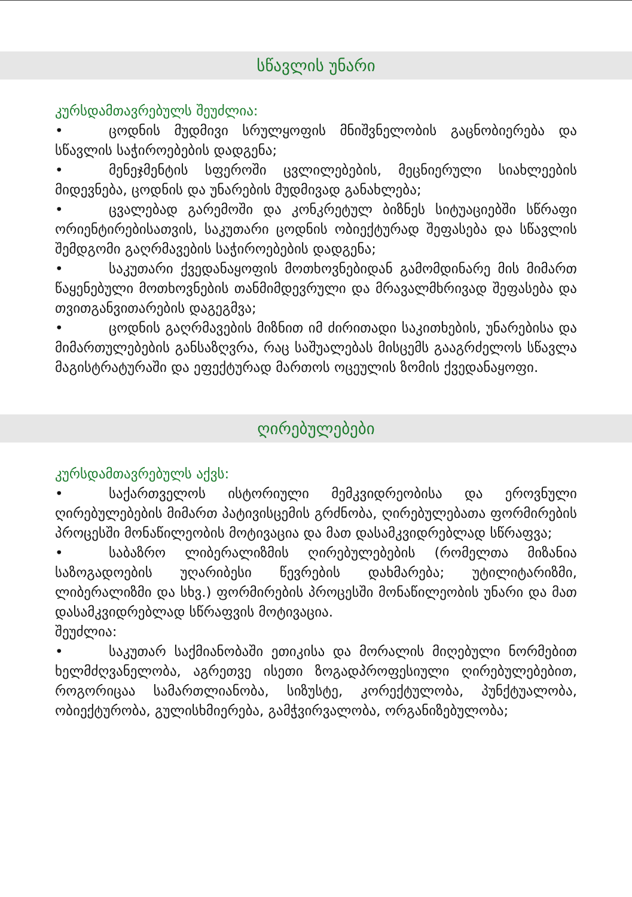სწავლის უნარი
კურსდამთავრებულს შეუძლია:
• ცოდნის მუდმივი სრულყოფის მნიშვნელობის გაცნობიერება და სწავლის საჭიროებების დადგენა;
• მენეჯმენტის სფეროში ცვლილებების, მეცნიერული სიახლეების მიდევნება, ცოდნის და უნარების მუდმივად განახლება;
• ცვალებად გარემოში და კონკრეტულ ბიზნეს სიტუაციებში სწრაფი ორიენტირებისათვის, საკუთარი ცოდნის ობიექტურად შეფასება და სწავლის შემდგომი გაღრმავების საჭიროებების დადგენა;
• საკუთარი ქვედანაყოფის მოთხოვნებიდან გამომდინარე მის მიმართ წაყენებული მოთხოვნების თანმიმდევრული და მრავალმხრივად შეფასება და თვითგანვითარების დაგეგმვა;
• ცოდნის გაღრმავების მიზნით იმ ძირითადი საკითხების, უნარებისა და მიმართულებების განსაზღვრა, რაც საშუალებას მისცემს გააგრძელოს სწავლა მაგისტრატურაში და ეფექტურად მართოს ოცეულის ზომის ქვედანაყოფი.
ღირებულებები
კურსდამთავრებულს აქვს:
• საქართველოს ისტორიული მემკვიდრეობისა და ეროვნული ღირებულებების მიმართ პატივისცემის გრძნობა, ღირებულებათა ფორმირების პროცესში მონაწილეობის მოტივაცია და მათ დასამკვიდრებლად სწრაფვა;
• საბაზრო ლიბერალიზმის ღირებულებების (რომელთა მიზანია საზოგადოების უღარიბესი წევრების დახმარება; უტილიტარიზმი, ლიბერალიზმი და სხვ.) ფორმირების პროცესში მონაწილეობის უნარი და მათ დასამკვიდრებლად სწრაფვის მოტივაცია.
შეუძლია:
• საკუთარ საქმიანობაში ეთიკისა და მორალის მიღებული ნორმებით ხელმძღვანელობა, აგრეთვე ისეთი ზოგადპროფესიული ღირებულებებით, როგორიცაა სამართლიანობა, სიზუსტე, კორექტულობა, პუნქტუალობა, ობიექტურობა, გულისხმიერება, გამჭვირვალობა, ორგანიზებულობა;